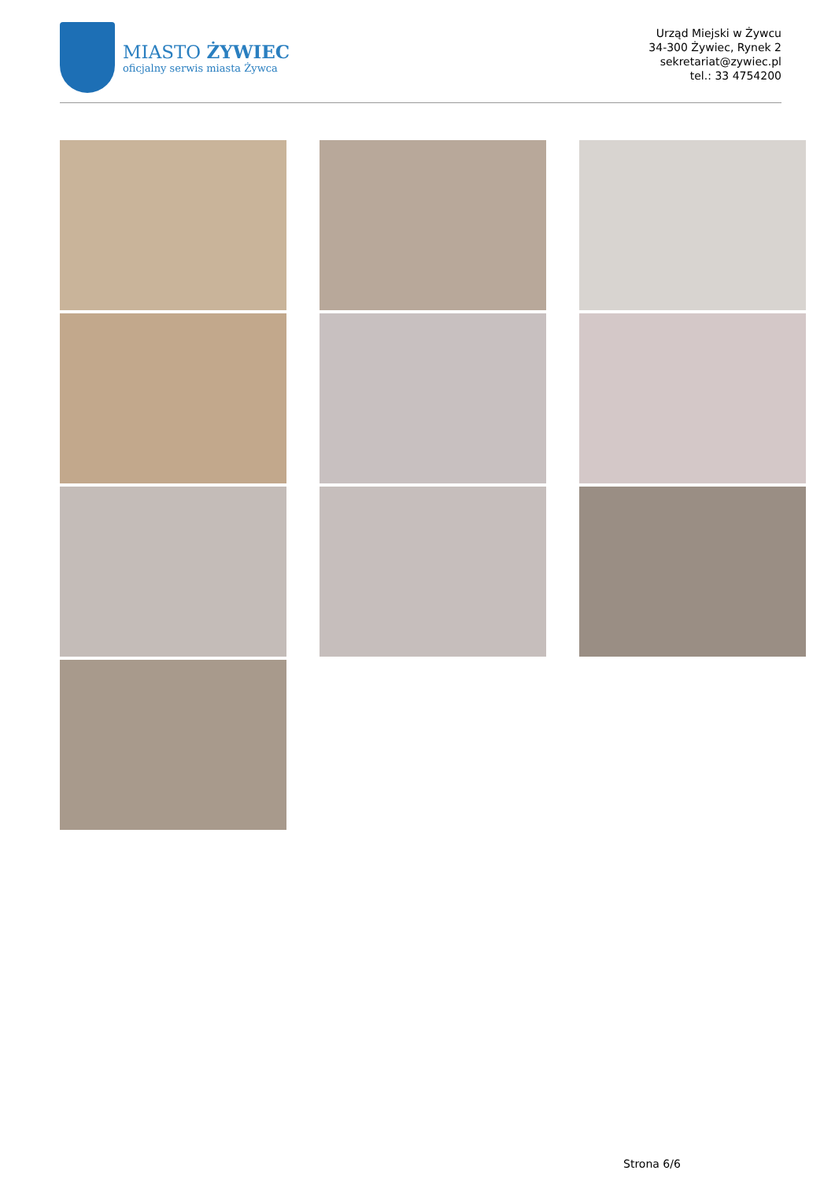MIASTO ŻYWIEC
oficjalny serwis miasta Żywca
Urząd Miejski w Żywcu
34-300 Żywiec, Rynek 2
sekretariat@zywiec.pl
tel.: 33 4754200
Strona 6/6